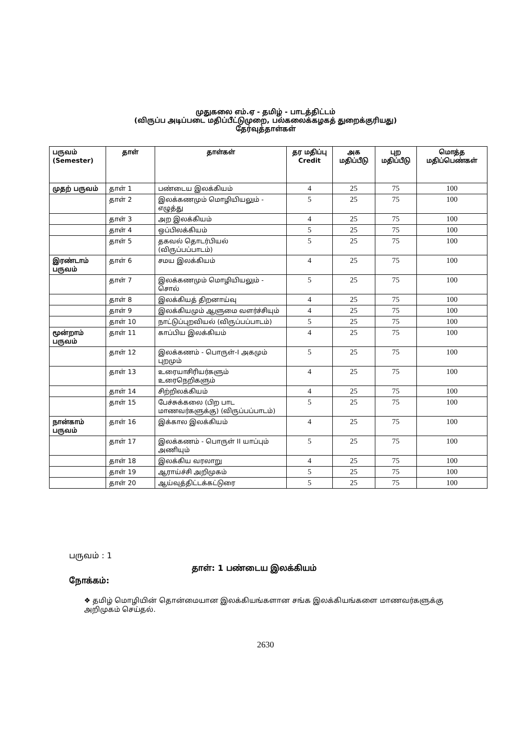முதுகலை எம்.ஏ - தமிழ் - பாடத்திட்டம்
(விருப்ப அடிப்படை மதிப்பீட்டுமுறை, பல்கலைக்கழகத் துறைக்குரியது)
தேர்வுத்தாள்கள்
| பருவம் (Semester) | தாள் | தாள்கள் | தர மதிப்பு Credit | அக மதிப்பீடு | புற மதிப்பீடு | மொத்த மதிப்பெண்கள் |
| --- | --- | --- | --- | --- | --- | --- |
| முதற் பருவம் | தாள் 1 | பண்டைய இலக்கியம் | 4 | 25 | 75 | 100 |
| | தாள் 2 | இலக்கணமும் மொழியியலும் - எழுத்து | 5 | 25 | 75 | 100 |
| | தாள் 3 | அற இலக்கியம் | 4 | 25 | 75 | 100 |
| | தாள் 4 | ஒப்பிலக்கியம் | 5 | 25 | 75 | 100 |
| | தாள் 5 | தகவல் தொடர்பியல் (விருப்பப்பாடம்) | 5 | 25 | 75 | 100 |
| இரண்டாம் பருவம் | தாள் 6 | சமய இலக்கியம் | 4 | 25 | 75 | 100 |
| | தாள் 7 | இலக்கணமும் மொழியியலும் - சொல் | 5 | 25 | 75 | 100 |
| | தாள் 8 | இலக்கியத் திறனாய்வு | 4 | 25 | 75 | 100 |
| | தாள் 9 | இலக்கியமும் ஆளுமை வளர்ச்சியும் | 4 | 25 | 75 | 100 |
| | தாள் 10 | நாட்டுப்புறவியல் (விருப்பப்பாடம்) | 5 | 25 | 75 | 100 |
| மூன்றாம் பருவம் | தாள் 11 | காப்பிய இலக்கியம் | 4 | 25 | 75 | 100 |
| | தாள் 12 | இலக்கணம் - பொருள்-I அகமும் புறமும் | 5 | 25 | 75 | 100 |
| | தாள் 13 | உரையாசிரியர்களும் உரைநெறிகளும் | 4 | 25 | 75 | 100 |
| | தாள் 14 | சிற்றிலக்கியம் | 4 | 25 | 75 | 100 |
| | தாள் 15 | பேச்சுக்கலை (பிற பாட மாணவர்களுக்கு) (விருப்பப்பாடம்) | 5 | 25 | 75 | 100 |
| நான்காம் பருவம் | தாள் 16 | இக்கால இலக்கியம் | 4 | 25 | 75 | 100 |
| | தாள் 17 | இலக்கணம் - பொருள் II யாப்பும் அணியும் | 5 | 25 | 75 | 100 |
| | தாள் 18 | இலக்கிய வரலாறு | 4 | 25 | 75 | 100 |
| | தாள் 19 | ஆராய்ச்சி அறிமுகம் | 5 | 25 | 75 | 100 |
| | தாள் 20 | ஆய்வுத்திட்டக்கட்டுரை | 5 | 25 | 75 | 100 |
பருவம் : 1
தாள்: 1 பண்டைய இலக்கியம்
நோக்கம்:
❖ தமிழ் மொழியின் தொன்மையான இலக்கியங்களான சங்க இலக்கியங்களை மாணவர்களுக்கு அறிமுகம் செய்தல்.
2630